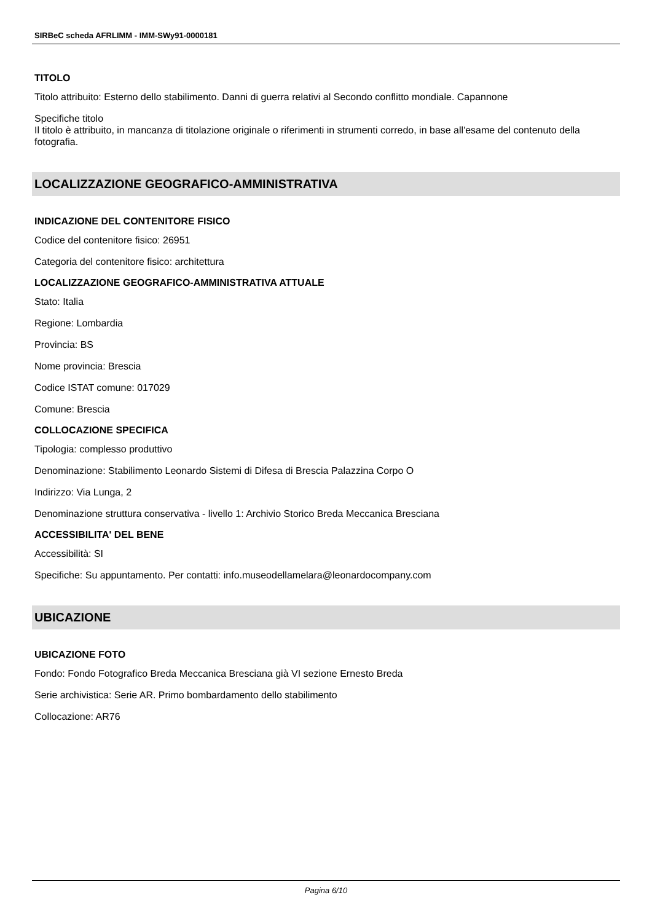SIRBeC scheda AFRLIMM - IMM-SWy91-0000181
TITOLO
Titolo attribuito: Esterno dello stabilimento. Danni di guerra relativi al Secondo conflitto mondiale. Capannone
Specifiche titolo
Il titolo è attribuito, in mancanza di titolazione originale o riferimenti in strumenti corredo, in base all'esame del contenuto della fotografia.
LOCALIZZAZIONE GEOGRAFICO-AMMINISTRATIVA
INDICAZIONE DEL CONTENITORE FISICO
Codice del contenitore fisico: 26951
Categoria del contenitore fisico: architettura
LOCALIZZAZIONE GEOGRAFICO-AMMINISTRATIVA ATTUALE
Stato: Italia
Regione: Lombardia
Provincia: BS
Nome provincia: Brescia
Codice ISTAT comune: 017029
Comune: Brescia
COLLOCAZIONE SPECIFICA
Tipologia: complesso produttivo
Denominazione: Stabilimento Leonardo Sistemi di Difesa di Brescia Palazzina Corpo O
Indirizzo: Via Lunga, 2
Denominazione struttura conservativa - livello 1: Archivio Storico Breda Meccanica Bresciana
ACCESSIBILITA' DEL BENE
Accessibilità: SI
Specifiche: Su appuntamento. Per contatti: info.museodellamelara@leonardocompany.com
UBICAZIONE
UBICAZIONE FOTO
Fondo: Fondo Fotografico Breda Meccanica Bresciana già VI sezione Ernesto Breda
Serie archivistica: Serie AR. Primo bombardamento dello stabilimento
Collocazione: AR76
Pagina 6/10